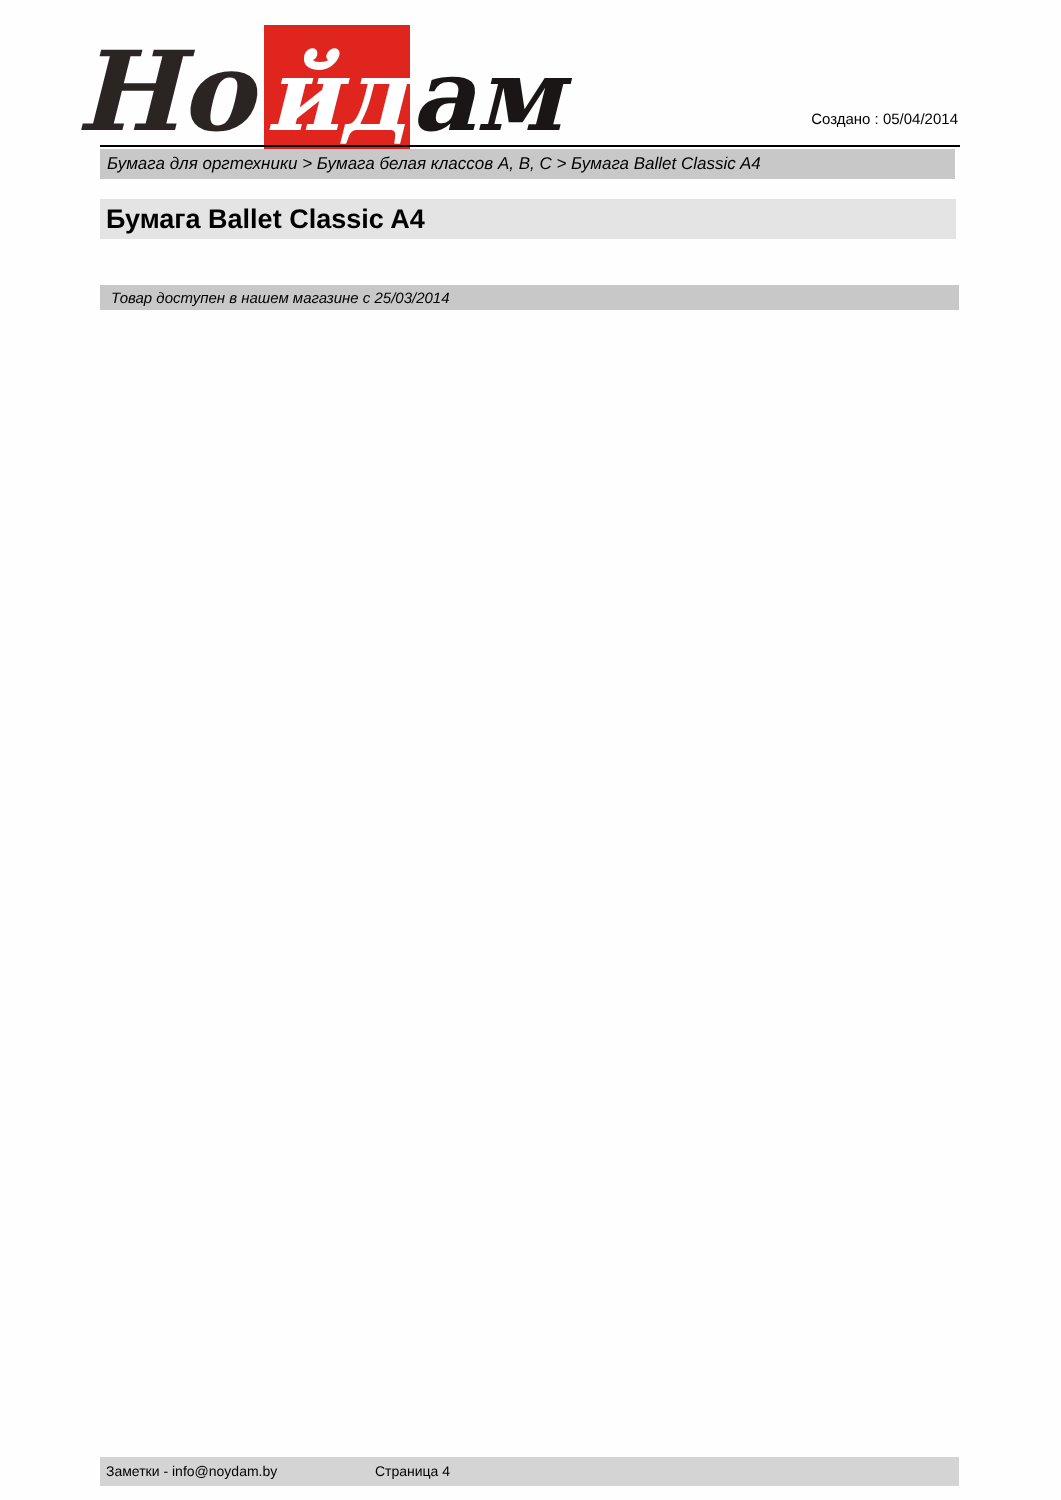Но
йд
ам
Создано : 05/04/2014
Бумага для оргтехники > Бумага белая классов A, B, C > Бумага Ballet Classic A4
Бумага Ballet Classic A4
Товар доступен в нашем магазине с 25/03/2014
Заметки - info@noydam.by Страница 4